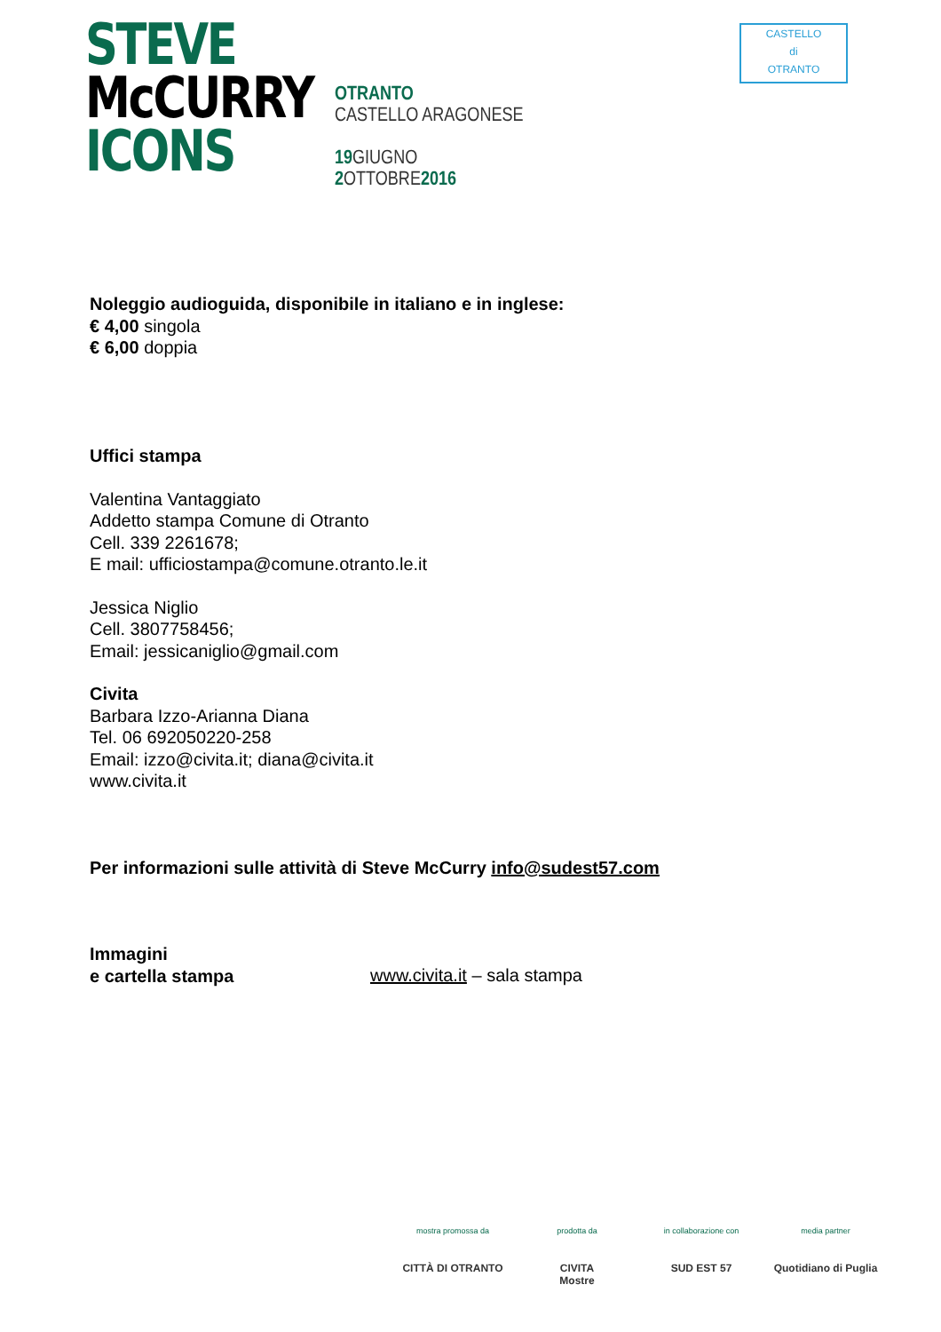STEVE
McCURRY
ICONS
OTRANTO
CASTELLO ARAGONESE
19 GIUGNO
2 OTTOBRE2016
CASTELLO
di
OTRANTO
Noleggio audioguida, disponibile in italiano e in inglese:
€ 4,00 singola
€ 6,00 doppia
Uffici stampa
Valentina Vantaggiato
Addetto stampa Comune di Otranto
Cell. 339 2261678;
E mail: ufficiostampa@comune.otranto.le.it
Jessica Niglio
Cell. 3807758456;
Email: jessicaniglio@gmail.com
Civita
Barbara Izzo-Arianna Diana
Tel. 06 692050220-258
Email: izzo@civita.it; diana@civita.it
www.civita.it
Per informazioni sulle attività di Steve McCurry info@sudest57.com
Immagini
e cartella stampa
www.civita.it – sala stampa
mostra promossa da
CITTÀ DI OTRANTO
prodotta da
CIVITA
Mostre
in collaborazione con
SUD EST 57
media partner
Quotidiano di Puglia